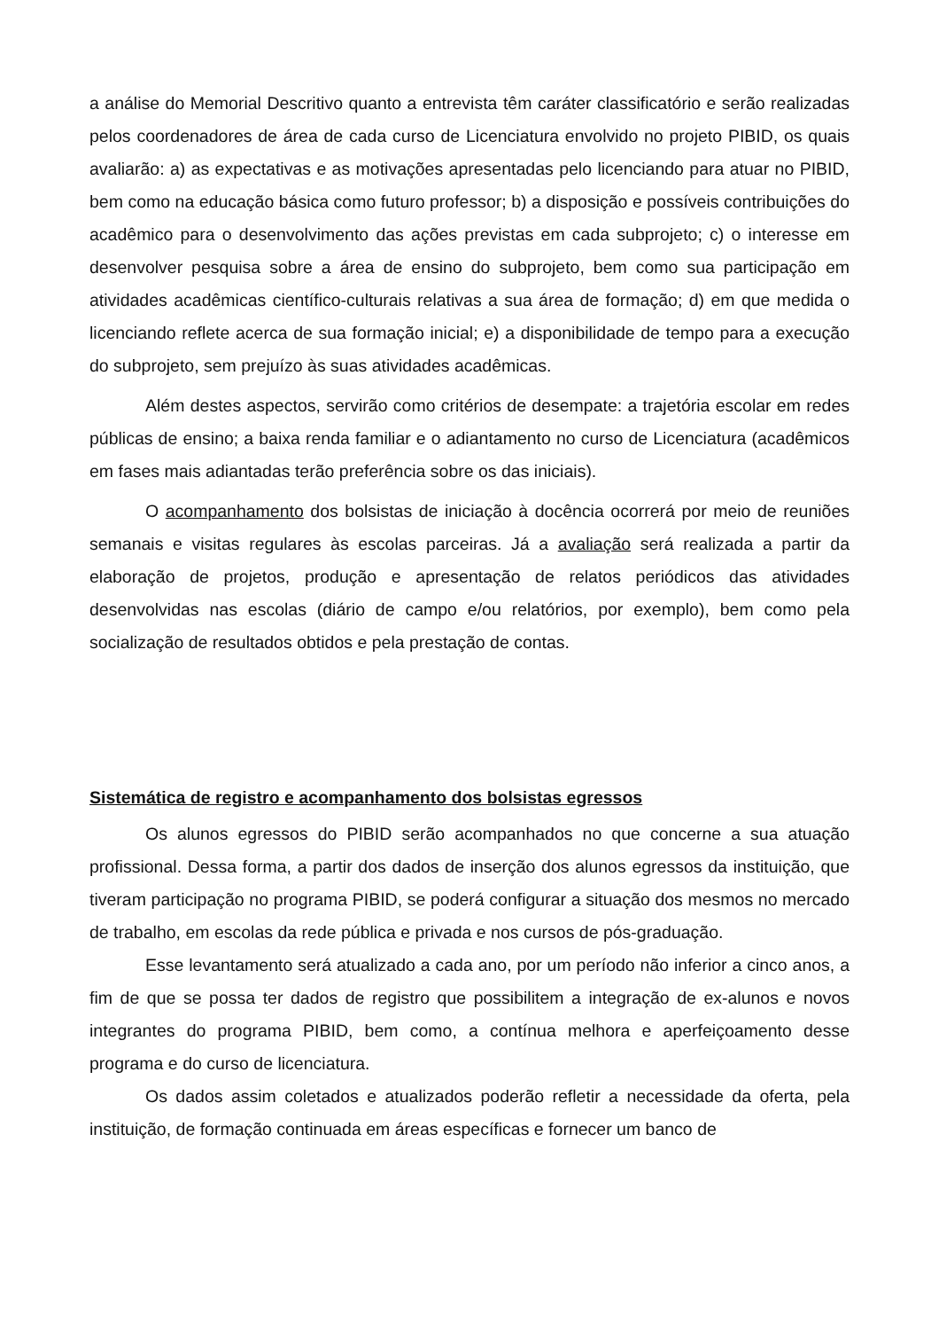a análise do Memorial Descritivo quanto a entrevista têm caráter classificatório e serão realizadas pelos coordenadores de área de cada curso de Licenciatura envolvido no projeto PIBID, os quais avaliarão: a) as expectativas e as motivações apresentadas pelo licenciando para atuar no PIBID, bem como na educação básica como futuro professor; b) a disposição e possíveis contribuições do acadêmico para o desenvolvimento das ações previstas em cada subprojeto; c) o interesse em desenvolver pesquisa sobre a área de ensino do subprojeto, bem como sua participação em atividades acadêmicas científico-culturais relativas a sua área de formação; d) em que medida o licenciando reflete acerca de sua formação inicial; e) a disponibilidade de tempo para a execução do subprojeto, sem prejuízo às suas atividades acadêmicas.
Além destes aspectos, servirão como critérios de desempate: a trajetória escolar em redes públicas de ensino; a baixa renda familiar e o adiantamento no curso de Licenciatura (acadêmicos em fases mais adiantadas terão preferência sobre os das iniciais).
O acompanhamento dos bolsistas de iniciação à docência ocorrerá por meio de reuniões semanais e visitas regulares às escolas parceiras. Já a avaliação será realizada a partir da elaboração de projetos, produção e apresentação de relatos periódicos das atividades desenvolvidas nas escolas (diário de campo e/ou relatórios, por exemplo), bem como pela socialização de resultados obtidos e pela prestação de contas.
Sistemática de registro e acompanhamento dos bolsistas egressos
Os alunos egressos do PIBID serão acompanhados no que concerne a sua atuação profissional. Dessa forma, a partir dos dados de inserção dos alunos egressos da instituição, que tiveram participação no programa PIBID, se poderá configurar a situação dos mesmos no mercado de trabalho, em escolas da rede pública e privada e nos cursos de pós-graduação.
Esse levantamento será atualizado a cada ano, por um período não inferior a cinco anos, a fim de que se possa ter dados de registro que possibilitem a integração de ex-alunos e novos integrantes do programa PIBID, bem como, a contínua melhora e aperfeiçoamento desse programa e do curso de licenciatura.
Os dados assim coletados e atualizados poderão refletir a necessidade da oferta, pela instituição, de formação continuada em áreas específicas e fornecer um banco de